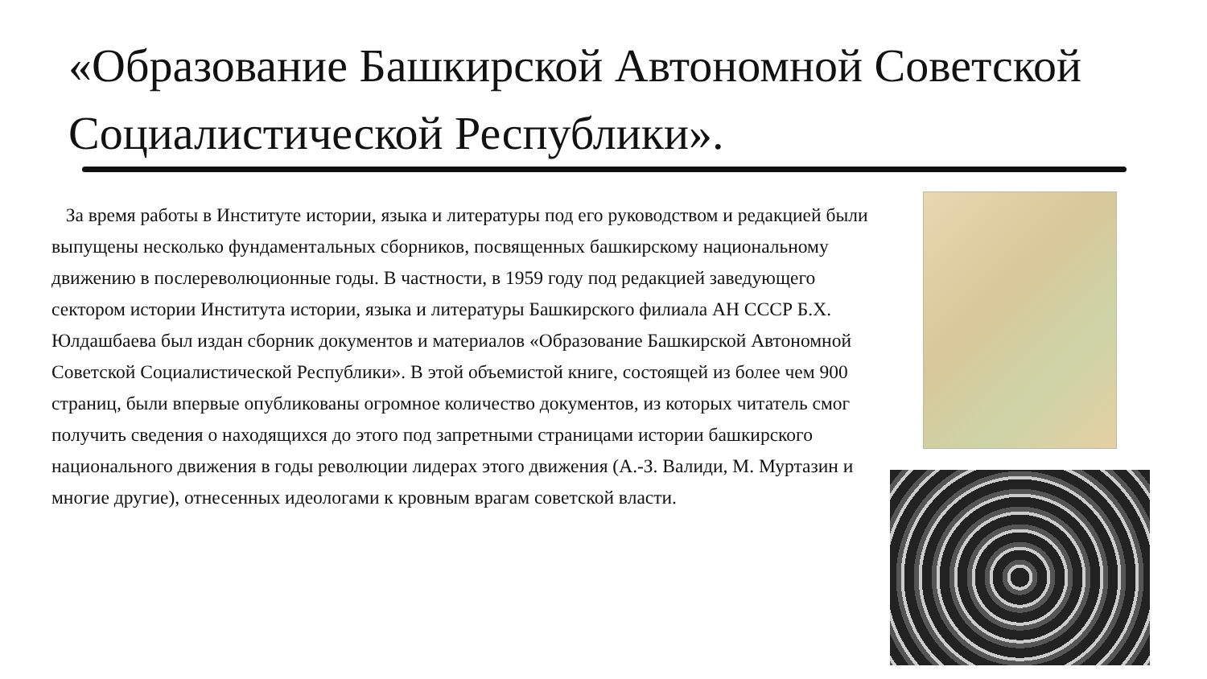«Образование Башкирской Автономной Советской Социалистической Республики».
За время работы в Институте истории, языка и литературы под его руководством и редакцией были выпущены несколько фундаментальных сборников, посвященных башкирскому национальному движению в послереволюционные годы. В частности, в 1959 году под редакцией заведующего сектором истории Института истории, языка и литературы Башкирского филиала АН СССР Б.Х. Юлдашбаева был издан сборник документов и материалов «Образование Башкирской Автономной Советской Социалистической Республики». В этой объемистой книге, состоящей из более чем 900 страниц, были впервые опубликованы огромное количество документов, из которых читатель смог получить сведения о находящихся до этого под запретными страницами истории башкирского национального движения в годы революции лидерах этого движения (А.-З. Валиди, М. Муртазин и многие другие), отнесенных идеологами к кровным врагам советской власти.